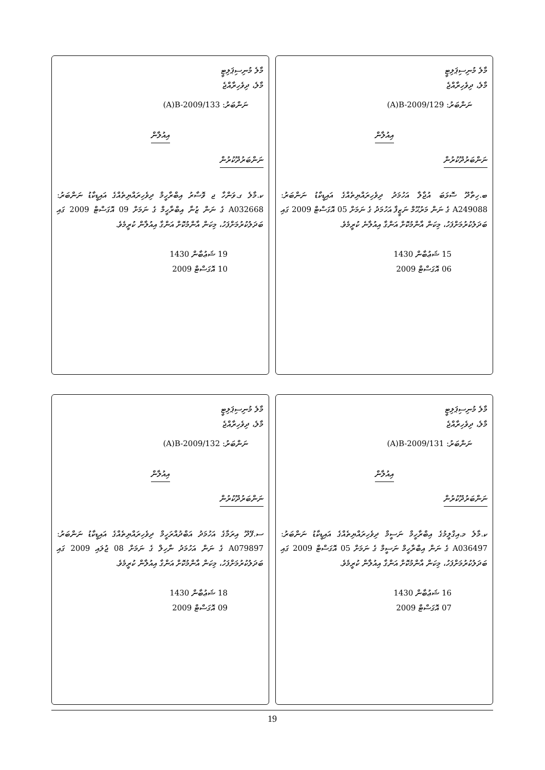މާލެ މުނިސިޕަލިޓީ
މާލެ، ދިވެހިރާއްޖެ
(A)B-2009/129 :ނަންބަރު
އިއުލާން
ނަންބަރުދޫކުރުން
ބ.ހިތާދޫ ސޮޅަބަ އުޖާލާ އަހުމަދު ދިވެހިރައްޔިތެއްގެ އައިޑީކާޑު ނަންބަރު: A249088 ގެ ނަން މަރުޙޫމް ނަޒީފާ އަހުމަދު ގެ ނަމަށް 05 އޮގަސްޓް 2009 ގައި ބަދަލުކުރުމަށްފަހު، މިކަން އާންމުކޮށް އަންގާ އިއުލާނެ ކުރީމެވެ.
15 ޝަޢުބާން 1430
06 އޮގަސްޓް 2009
މާލެ މުނިސިޕަލިޓީ
މާލެ، ދިވެހިރާއްޖެ
(A)B-2009/133 :ނަންބަރު
އިއުލާން
ނަންބަރުދޫކުރުން
ކ.މާލެ ގ.ވަންހާ ޖ ވޮސާރު އިބްރާހީމް ދިވެހިރައްޔިތެއްގެ އައިޑީކާޑު ނަންބަރު: A032668 ގެ ނަން ޒުނާ އިބްރާހީމް ގެ ނަމަށް 09 އޮގަސްޓް 2009 ގައި ބަދަލުކުރުމަށްފަހު، މިކަން އާންމުކޮށް އަންގާ އިއުލާން ކުރީމެވެ.
19 ޝަޢުބާން 1430
10 އޮގަސްޓް 2009
މާލެ މުނިސިޕަލިޓީ
މާލެ، ދިވެހިރާއްޖެ
(A)B-2009/131 :ނަންބަރު
އިއުލާން
ނަންބަރުދޫކުރުން
ކ.މާލެ މ.އިގްލީމުގެ އިބްރާހީމް ނަސީމް ދިވެހިރައްޔިތެއްގެ އައިޑީކާޑު ނަންބަރު: A036497 ގެ ނަން އިބްރާހީމް ނަސީމް ގެ ނަމަށް 05 އޮގަސްޓް 2009 ގައި ބަދަލުކުރުމަށްފަހު، މިކަން އާންމުކޮށް އަންގާ އިއުލާން ކުރީމެވެ.
16 ޝަޢުބާން 1430
07 އޮގަސްޓް 2009
މާލެ މުނިސިޕަލިޓީ
މާލެ، ދިވެހިރާއްޖެ
(A)B-2009/132 :ނަންބަރު
އިއުލާން
ނަންބަރުދޫކުރުން
ސ.ފޭދޫ އިރަމާގެ އަހުމަދު އަބްދުއްރަހީމް ދިވެހިރައްޔިތެއްގެ އައިޑީކާޑު ނަންބަރު: A079897 ގެ ނަން އަހުމަދު ނާހިލް ގެ ނަމަށް 08 ޖުލައި 2009 ގައި ބަދަލުކުރުމަށްފަހު، މިކަން އާންމުކޮށް އަންގާ އިއުލާން ކުރީމެވެ.
18 ޝަޢުބާން 1430
09 އޮގަސްޓް 2009
19